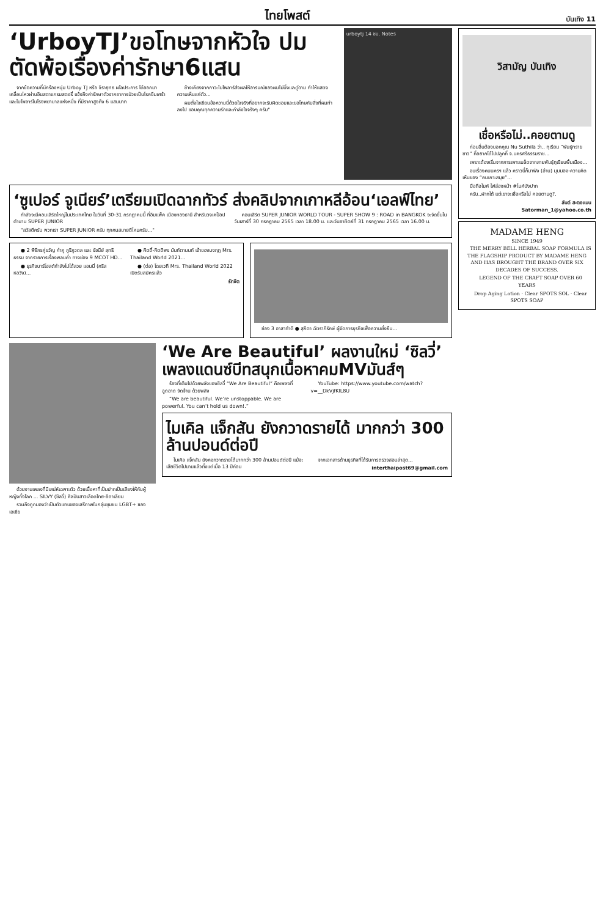ไทยโพสต์ บันเทิง 11
‘UrboyTJ’ขอโทษจากหัวใจ ปมตัดพ้อเรื่องค่ารักษา6แสน
จากข้อความที่นักร้องหนุ่ม Urboy TJ หรือ จิรายุทธ ผโลประการ ได้ออกมาเคลื่อนไหวผ่านอินสตาแกรมสตอรี่ แจ้งถึงค่ารักษาตัวจากอาการป่วยเป็นโรคซึมเศร้าและไบโพลาร์ในโรงพยาบาลแห่งหนึ่ง ที่มีราคาสูงถึง 6 แสนบาท
ข้างเคียงจากภาวะไบโพลาร์ส่งผลให้อารมณ์ของผมไม่นิ่งและวู่วาม ทำให้แสดงความเห็นแก่ตัว...
ผมตั้งใจเขียนข้อความนี้ด้วยใจจริงที่อยากจะรับผิดชอบและขอโทษกับสิ่งที่ผมทำลงไป ขอบคุณทุกความรักและกำลังใจจริงๆ ครับ"
urboytj 14 ชม. Notes
‘ซูเปอร์ จูเนียร์’เตรียมเปิดฉากทัวร์ ส่งคลิปจากเกาหลีอ้อน‘เอลฟ์ไทย’
กำลังจะมีคอนเสิร์ตใหญ่ในประเทศไทย ในวันที่ 30-31 กรกฎาคมนี้ ที่อิมแพ็ค เมืองทองธานี สำหรับวงเคป็อปตำนาน SUPER JUNIOR
"สวัสดีครับ พวกเรา SUPER JUNIOR ครับ ทุกคนสบายดีไหมครับ..."
คอนเสิร์ต SUPER JUNIOR WORLD TOUR - SUPER SHOW 9 : ROAD in BANGKOK จะจัดขึ้นในวันเสาร์ที่ 30 กรกฎาคม 2565 เวลา 18.00 น. และวันอาทิตย์ที่ 31 กรกฎาคม 2565 เวลา 16.00 น.
● 2 พิธีกรคู่ขวัญ กำภู ภูริภูวดล และ รัชนีย์ สุทธิธรรม จากรายการเรื่องพลบค่ำ ทางช่อง 9 MCOT HD...
● ธุรกิจบาร์โฮสต์กำลังไปได้สวย แอนนี่ (คริส หอวัง)...
● คิตตี้-กิตติพร นันท์ตานนท์ เจ้าของมงกุฎ Mrs. Thailand World 2021...
● (ต่อ) โดยเวที Mrs. Thailand World 2022 เปิดรับสมัครแล้ว
รักชีต
ช่อง 3 อาสาทำดี ● สุภิตา ฉัตราภิรักษ์ ผู้จัดการธุรกิจเพื่อความยั่งยืน...
ด้วยงานเพลงที่มีเสน่ห์เฉพาะตัว ด้วยเนื้อหาที่เป็นปากเป็นเสียงให้กับผู้หญิงทั้งโลก ... SILVY (ซิลวี่) ศิลปินสาวเลือดไทย-อิตาเลียน
รวมถึงถูกมองว่าเป็นตัวแทนของเสรีภาพในกลุ่มชุมชน LGBT+ ของเอเชีย
‘We Are Beautiful’ ผลงานใหม่ ‘ซิลวี่’ เพลงแดนซ์บีทสนุกเนื้อหาคมMVมันส์ๆ
ร้องที่เต็มไปด้วยพลังของซิลวี่ “We Are Beautiful” คือเพลงที่ฉูดฉาด จัดจ้าน ด้วยพลัง
“We are beautiful. We’re unstoppable. We are powerful. You can’t hold us down!.”
YouTube: https://www.youtube.com/watch?v=__DkVjfKlL8U
ไมเคิล แจ็กสัน ยังกวาดรายได้ มากกว่า 300 ล้านปอนด์ต่อปี
ไมเคิล แจ็กสัน ยังคงกวาดรายได้มากกว่า 300 ล้านปอนด์ต่อปี แม้จะเสียชีวิตไปนานแล้วตั้งแต่เมื่อ 13 ปีก่อน
จากเอกสารด้านธุรกิจที่ได้รับการตรวจสอบล่าสุด...
interthaipost69@gmail.com
วิสามัญ บันเทิง
เชื่อหรือไม่..คอยตามดู
ก่อนอื่นต้องบอกคุณ Nu Suthila ว่า.. ทุเรียน “พันธุ์ทรายขาว” ที่อยากได้ไปปลูกที่ จ.นครศรีธรรมราช...
เพราะต้องเริ่มจากการเพาะเมล็ดจากสายพันธุ์ทุเรียนพื้นเมือง...
จบเรื่องคนนครฯ แล้ว คราวนี้ก็มาฟัง (อ่าน) มุมมอง-ความคิดเห็นของ “คนเกาะสมุย”...
มือถือไมค์ ไฟส่องหน้า #ไมค์บังปาก
ครับ..ฝากได้ แต่เขาจะเชื่อหรือไม่ คอยตามดู?.
สันต์ สะตอแมน
Satorman_1@yahoo.co.th
MADAME HENG
SINCE 1949
THE MERRY BELL HERBAL SOAP FORMULA IS THE FLAGSHIP PRODUCT BY MADAME HENG AND HAS BROUGHT THE BRAND OVER SIX DECADES OF SUCCESS.
LEGEND OF THE CRAFT SOAP OVER 60 YEARS
Drop Aging Lotion · Clear SPOTS SOL · Clear SPOTS SOAP